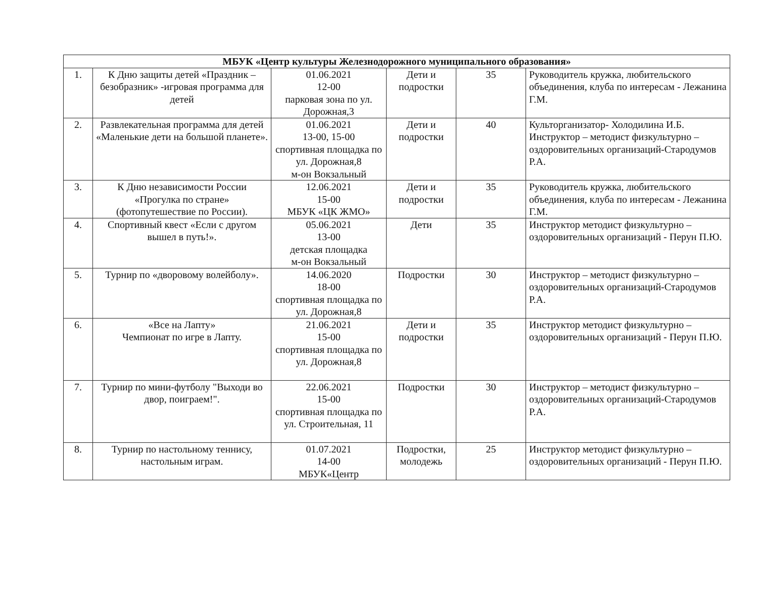| МБУК «Центр культуры Железнодорожного муниципального образования» | | | | | |
| --- | --- | --- | --- | --- | --- |
| 1. | К Дню защиты детей «Праздник – безобразник» -игровая программа для детей | 01.06.2021 12-00 парковая зона по ул. Дорожная,3 | Дети и подростки | 35 | Руководитель кружка, любительского объединения, клуба по интересам - Лежанина Г.М. |
| 2. | Развлекательная программа для детей «Маленькие дети на большой планете». | 01.06.2021 13-00, 15-00 спортивная площадка по ул. Дорожная,8 м-он Вокзальный | Дети и подростки | 40 | Культорганизатор- Холодилина И.Б. Инструктор – методист физкультурно – оздоровительных организаций-Стародумов Р.А. |
| 3. | К Дню независимости России «Прогулка по стране» (фотопутешествие по России). | 12.06.2021 15-00 МБУК «ЦК ЖМО» | Дети и подростки | 35 | Руководитель кружка, любительского объединения, клуба по интересам - Лежанина Г.М. |
| 4. | Спортивный квест «Если с другом вышел в путь!». | 05.06.2021 13-00 детская площадка м-он Вокзальный | Дети | 35 | Инструктор методист физкультурно – оздоровительных организаций - Перун П.Ю. |
| 5. | Турнир по «дворовому волейболу». | 14.06.2020 18-00 спортивная площадка по ул. Дорожная,8 | Подростки | 30 | Инструктор – методист физкультурно – оздоровительных организаций-Стародумов Р.А. |
| 6. | «Все на Лапту» Чемпионат по игре в Лапту. | 21.06.2021 15-00 спортивная площадка по ул. Дорожная,8 | Дети и подростки | 35 | Инструктор методист физкультурно – оздоровительных организаций - Перун П.Ю. |
| 7. | Турнир по мини-футболу "Выходи во двор, поиграем!". | 22.06.2021 15-00 спортивная площадка по ул. Строительная, 11 | Подростки | 30 | Инструктор – методист физкультурно – оздоровительных организаций-Стародумов Р.А. |
| 8. | Турнир по настольному теннису, настольным играм. | 01.07.2021 14-00 МБУК«Центр | Подростки, молодежь | 25 | Инструктор методист физкультурно – оздоровительных организаций - Перун П.Ю. |